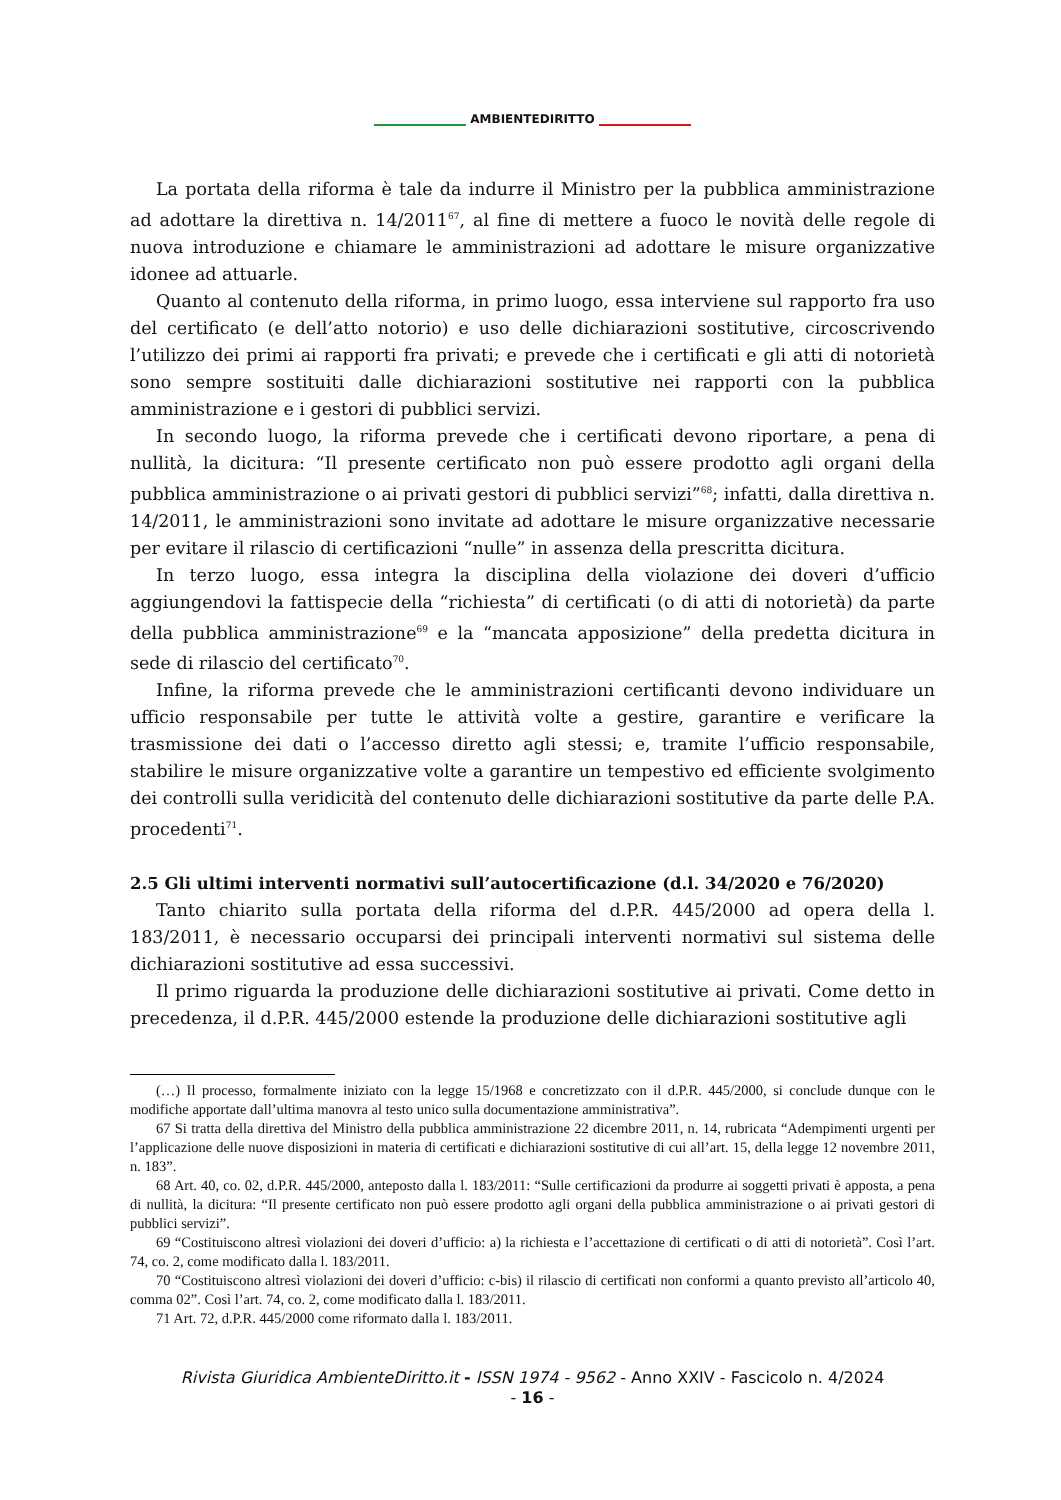AMBIENTEDIRITTO
La portata della riforma è tale da indurre il Ministro per la pubblica amministrazione ad adottare la direttiva n. 14/2011<sup>67</sup>, al fine di mettere a fuoco le novità delle regole di nuova introduzione e chiamare le amministrazioni ad adottare le misure organizzative idonee ad attuarle.
Quanto al contenuto della riforma, in primo luogo, essa interviene sul rapporto fra uso del certificato (e dell’atto notorio) e uso delle dichiarazioni sostitutive, circoscrivendo l’utilizzo dei primi ai rapporti fra privati; e prevede che i certificati e gli atti di notorietà sono sempre sostituiti dalle dichiarazioni sostitutive nei rapporti con la pubblica amministrazione e i gestori di pubblici servizi.
In secondo luogo, la riforma prevede che i certificati devono riportare, a pena di nullità, la dicitura: “Il presente certificato non può essere prodotto agli organi della pubblica amministrazione o ai privati gestori di pubblici servizi”<sup>68</sup>; infatti, dalla direttiva n. 14/2011, le amministrazioni sono invitate ad adottare le misure organizzative necessarie per evitare il rilascio di certificazioni “nulle” in assenza della prescritta dicitura.
In terzo luogo, essa integra la disciplina della violazione dei doveri d’ufficio aggiungendovi la fattispecie della “richiesta” di certificati (o di atti di notorietà) da parte della pubblica amministrazione<sup>69</sup> e la “mancata apposizione” della predetta dicitura in sede di rilascio del certificato<sup>70</sup>.
Infine, la riforma prevede che le amministrazioni certificanti devono individuare un ufficio responsabile per tutte le attività volte a gestire, garantire e verificare la trasmissione dei dati o l’accesso diretto agli stessi; e, tramite l’ufficio responsabile, stabilire le misure organizzative volte a garantire un tempestivo ed efficiente svolgimento dei controlli sulla veridicità del contenuto delle dichiarazioni sostitutive da parte delle P.A. procedenti<sup>71</sup>.
2.5 Gli ultimi interventi normativi sull’autocertificazione (d.l. 34/2020 e 76/2020)
Tanto chiarito sulla portata della riforma del d.P.R. 445/2000 ad opera della l. 183/2011, è necessario occuparsi dei principali interventi normativi sul sistema delle dichiarazioni sostitutive ad essa successivi.
Il primo riguarda la produzione delle dichiarazioni sostitutive ai privati. Come detto in precedenza, il d.P.R. 445/2000 estende la produzione delle dichiarazioni sostitutive agli
(…) Il processo, formalmente iniziato con la legge 15/1968 e concretizzato con il d.P.R. 445/2000, si conclude dunque con le modifiche apportate dall’ultima manovra al testo unico sulla documentazione amministrativa”.
67 Si tratta della direttiva del Ministro della pubblica amministrazione 22 dicembre 2011, n. 14, rubricata “Adempimenti urgenti per l’applicazione delle nuove disposizioni in materia di certificati e dichiarazioni sostitutive di cui all’art. 15, della legge 12 novembre 2011, n. 183”.
68 Art. 40, co. 02, d.P.R. 445/2000, anteposto dalla l. 183/2011: “Sulle certificazioni da produrre ai soggetti privati è apposta, a pena di nullità, la dicitura: “Il presente certificato non può essere prodotto agli organi della pubblica amministrazione o ai privati gestori di pubblici servizi”.
69 “Costituiscono altresì violazioni dei doveri d’ufficio: a) la richiesta e l’accettazione di certificati o di atti di notorietà”. Così l’art. 74, co. 2, come modificato dalla l. 183/2011.
70 “Costituiscono altresì violazioni dei doveri d’ufficio: c-bis) il rilascio di certificati non conformi a quanto previsto all’articolo 40, comma 02”. Così l’art. 74, co. 2, come modificato dalla l. 183/2011.
71 Art. 72, d.P.R. 445/2000 come riformato dalla l. 183/2011.
Rivista Giuridica AmbienteDiritto.it - ISSN 1974 - 9562 - Anno XXIV - Fascicolo n. 4/2024
- 16 -